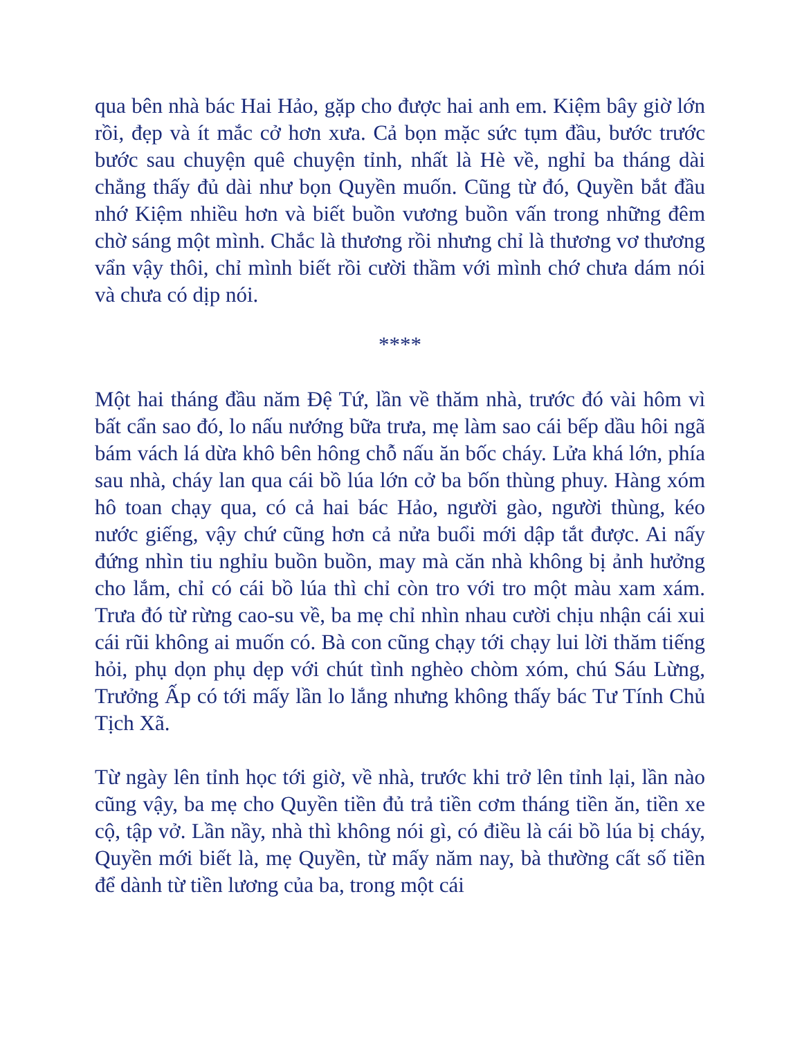qua bên nhà bác Hai Hảo, gặp cho được hai anh em. Kiệm bây giờ lớn rồi, đẹp và ít mắc cở hơn xưa. Cả bọn mặc sức tụm đầu, bước trước bước sau chuyện quê chuyện tỉnh, nhất là Hè về, nghỉ ba tháng dài chẳng thấy đủ dài như bọn Quyền muốn. Cũng từ đó, Quyền bắt đầu nhớ Kiệm nhiều hơn và biết buồn vương buồn vấn trong những đêm chờ sáng một mình. Chắc là thương rồi nhưng chỉ là thương vơ thương vẩn vậy thôi, chỉ mình biết rồi cười thầm với mình chớ chưa dám nói và chưa có dịp nói.
****
Một hai tháng đầu năm Đệ Tứ, lần về thăm nhà, trước đó vài hôm vì bất cẩn sao đó, lo nấu nướng bữa trưa, mẹ làm sao cái bếp dầu hôi ngã bám vách lá dừa khô bên hông chỗ nấu ăn bốc cháy. Lửa khá lớn, phía sau nhà, cháy lan qua cái bồ lúa lớn cở ba bốn thùng phuy. Hàng xóm hô toan chạy qua, có cả hai bác Hảo, người gào, người thùng, kéo nước giếng, vậy chứ cũng hơn cả nửa buổi mới dập tắt được. Ai nấy đứng nhìn tiu nghỉu buồn buồn, may mà căn nhà không bị ảnh hưởng cho lắm, chỉ có cái bồ lúa thì chỉ còn tro với tro một màu xam xám. Trưa đó từ rừng cao-su về, ba mẹ chỉ nhìn nhau cười chịu nhận cái xui cái rũi không ai muốn có. Bà con cũng chạy tới chạy lui lời thăm tiếng hỏi, phụ dọn phụ dẹp với chút tình nghèo chòm xóm, chú Sáu Lừng, Trưởng Ấp có tới mấy lần lo lắng nhưng không thấy bác Tư Tính Chủ Tịch Xã.
Từ ngày lên tỉnh học tới giờ, về nhà, trước khi trở lên tỉnh lại, lần nào cũng vậy, ba mẹ cho Quyền tiền đủ trả tiền cơm tháng tiền ăn, tiền xe cộ, tập vở. Lần nầy, nhà thì không nói gì, có điều là cái bồ lúa bị cháy, Quyền mới biết là, mẹ Quyền, từ mấy năm nay, bà thường cất số tiền để dành từ tiền lương của ba, trong một cái